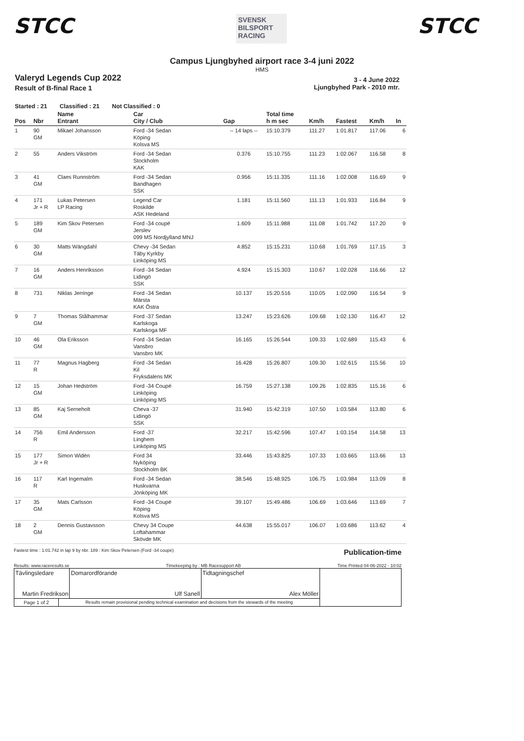STCC
SVENSK BILSPORT RACING
STCC
Campus Ljungbyhed airport race 3-4 juni 2022
HMS
Valeryd Legends Cup 2022
Result of B-final Race 1
3 - 4 June 2022
Ljungbyhed Park - 2010 mtr.
Started : 21 Classified : 21 Not Classified : 0
| Pos | Nbr | Name Entrant | Car City / Club | Gap | Total time h m sec | Km/h | Fastest | Km/h | In |
| --- | --- | --- | --- | --- | --- | --- | --- | --- | --- |
| 1 | 90 GM | Mikael Johansson | Ford -34 Sedan Köping Kolsva MS | -- 14 laps -- | 15:10.379 | 111.27 | 1:01.817 | 117.06 | 6 |
| 2 | 55 | Anders Vikström | Ford -34 Sedan Stockholm KAK | 0.376 | 15:10.755 | 111.23 | 1:02.067 | 116.58 | 8 |
| 3 | 41 GM | Claes Runnström | Ford -34 Sedan Bandhagen SSK | 0.956 | 15:11.335 | 111.16 | 1:02.008 | 116.69 | 9 |
| 4 | 171 Jr + R | Lukas Petersen LP Racing | Legend Car Roskilde ASK Hedeland | 1.181 | 15:11.560 | 111.13 | 1:01.933 | 116.84 | 9 |
| 5 | 189 GM | Kim Skov Petersen | Ford -34 coupé Jerslev 099 MS Nordjylland MNJ | 1.609 | 15:11.988 | 111.08 | 1:01.742 | 117.20 | 9 |
| 6 | 30 GM | Matts Wängdahl | Chevy -34 Sedan Täby Kyrkby Linköping MS | 4.852 | 15:15.231 | 110.68 | 1:01.769 | 117.15 | 3 |
| 7 | 16 GM | Anders Henriksson | Ford -34 Sedan Lidingö SSK | 4.924 | 15:15.303 | 110.67 | 1:02.028 | 116.66 | 12 |
| 8 | 731 | Niklas Jerringe | Ford -34 Sedan Märsta KAK Östra | 10.137 | 15:20.516 | 110.05 | 1:02.090 | 116.54 | 9 |
| 9 | 7 GM | Thomas Stålhammar | Ford -37 Sedan Karlskoga Karlskoga MF | 13.247 | 15:23.626 | 109.68 | 1:02.130 | 116.47 | 12 |
| 10 | 46 GM | Ola Eriksson | Ford -34 Sedan Vansbro Vansbro MK | 16.165 | 15:26.544 | 109.33 | 1:02.689 | 115.43 | 6 |
| 11 | 77 R | Magnus Hagberg | Ford -34 Sedan Kil Fryksdalens MK | 16.428 | 15:26.807 | 109.30 | 1:02.615 | 115.56 | 10 |
| 12 | 15 GM | Johan Hedström | Ford -34 Coupé Linköping Linköping MS | 16.759 | 15:27.138 | 109.26 | 1:02.835 | 115.16 | 6 |
| 13 | 85 GM | Kaj Serneholt | Cheva -37 Lidingö SSK | 31.940 | 15:42.319 | 107.50 | 1:03.584 | 113.80 | 6 |
| 14 | 756 R | Emil Andersson | Ford -37 Linghem Linköping MS | 32.217 | 15:42.596 | 107.47 | 1:03.154 | 114.58 | 13 |
| 15 | 177 Jr + R | Simon Widén | Ford 34 Nyköping Stockholm BK | 33.446 | 15:43.825 | 107.33 | 1:03.665 | 113.66 | 13 |
| 16 | 117 R | Karl Ingemalm | Ford -34 Sedan Huskvarna Jönköping MK | 38.546 | 15:48.925 | 106.75 | 1:03.984 | 113.09 | 8 |
| 17 | 35 GM | Mats Carlsson | Ford -34 Coupé Köping Kolsva MS | 39.107 | 15:49.486 | 106.69 | 1:03.646 | 113.69 | 7 |
| 18 | 2 GM | Dennis Gustavsson | Chevy 34 Coupe Loftahammar Skövde MK | 44.638 | 15:55.017 | 106.07 | 1:03.686 | 113.62 | 4 |
Fastest time : 1:01.742 in lap 9 by nbr. 189 : Kim Skov Petersen (Ford -34 coupé) Publication-time
Results: www.raceresults.se Timekeeping by : MB Racesupport AB Time Printed 04-06-2022 - 10:02
| Tävlingsledare Martin Fredrikson | | Domarordförande Ulf Sanell | Tidtagningschef Alex Möller | |
| Page 1 of 2 | Results remain provisional pending technical examination and decisions from the stewards of the meeting | | | |